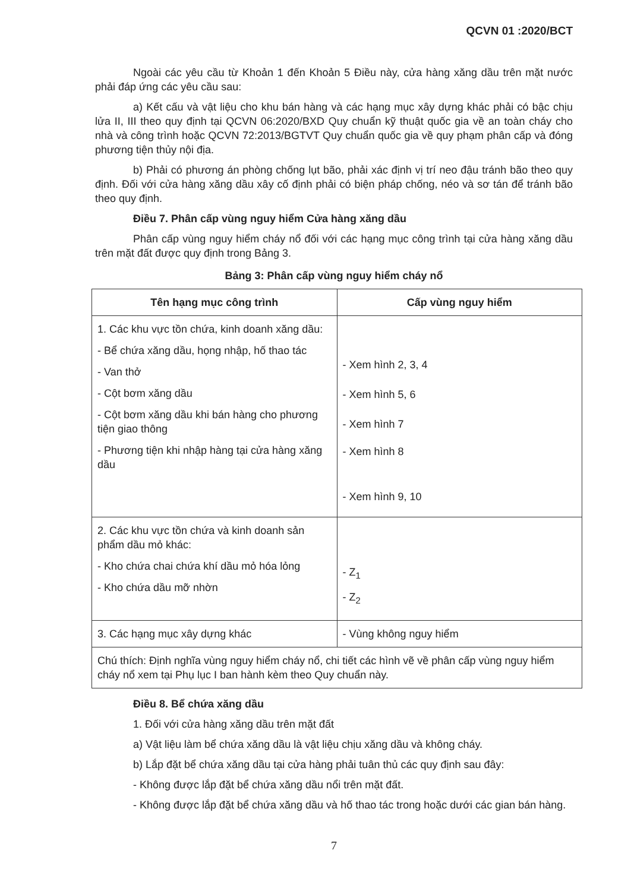QCVN 01 :2020/BCT
Ngoài các yêu cầu từ Khoản 1 đến Khoản 5 Điều này, cửa hàng xăng dầu trên mặt nước phải đáp ứng các yêu cầu sau:
a) Kết cấu và vật liệu cho khu bán hàng và các hạng mục xây dựng khác phải có bậc chịu lửa II, III theo quy định tại QCVN 06:2020/BXD Quy chuẩn kỹ thuật quốc gia về an toàn cháy cho nhà và công trình hoặc QCVN 72:2013/BGTVT Quy chuẩn quốc gia về quy phạm phân cấp và đóng phương tiện thủy nội địa.
b) Phải có phương án phòng chống lụt bão, phải xác định vị trí neo đậu tránh bão theo quy định. Đối với cửa hàng xăng dầu xây cố định phải có biện pháp chống, néo và sơ tán để tránh bão theo quy định.
Điều 7. Phân cấp vùng nguy hiểm Cửa hàng xăng dầu
Phân cấp vùng nguy hiểm cháy nổ đối với các hạng mục công trình tại cửa hàng xăng dầu trên mặt đất được quy định trong Bảng 3.
Bảng 3: Phân cấp vùng nguy hiểm cháy nổ
| Tên hạng mục công trình | Cấp vùng nguy hiểm |
| --- | --- |
| 1. Các khu vực tồn chứa, kinh doanh xăng dầu: - Bể chứa xăng dầu, họng nhập, hố thao tác - Van thở - Cột bơm xăng dầu - Cột bơm xăng dầu khi bán hàng cho phương tiện giao thông - Phương tiện khi nhập hàng tại cửa hàng xăng dầu | - Xem hình 2, 3, 4 - Xem hình 5, 6 - Xem hình 7 - Xem hình 8 - Xem hình 9, 10 |
| 2. Các khu vực tồn chứa và kinh doanh sản phẩm dầu mỏ khác: - Kho chứa chai chứa khí dầu mỏ hóa lỏng - Kho chứa dầu mỡ nhờn | - Z<sub>1</sub> - Z<sub>2</sub> |
| 3. Các hạng mục xây dựng khác | - Vùng không nguy hiểm |
| Chú thích: Định nghĩa vùng nguy hiểm cháy nổ, chi tiết các hình vẽ về phân cấp vùng nguy hiểm cháy nổ xem tại Phụ lục I ban hành kèm theo Quy chuẩn này. | |
Điều 8. Bể chứa xăng dầu
1. Đối với cửa hàng xăng dầu trên mặt đất
a) Vật liệu làm bể chứa xăng dầu là vật liệu chịu xăng dầu và không cháy.
b) Lắp đặt bể chứa xăng dầu tại cửa hàng phải tuân thủ các quy định sau đây:
- Không được lắp đặt bể chứa xăng dầu nổi trên mặt đất.
- Không được lắp đặt bể chứa xăng dầu và hố thao tác trong hoặc dưới các gian bán hàng.
7